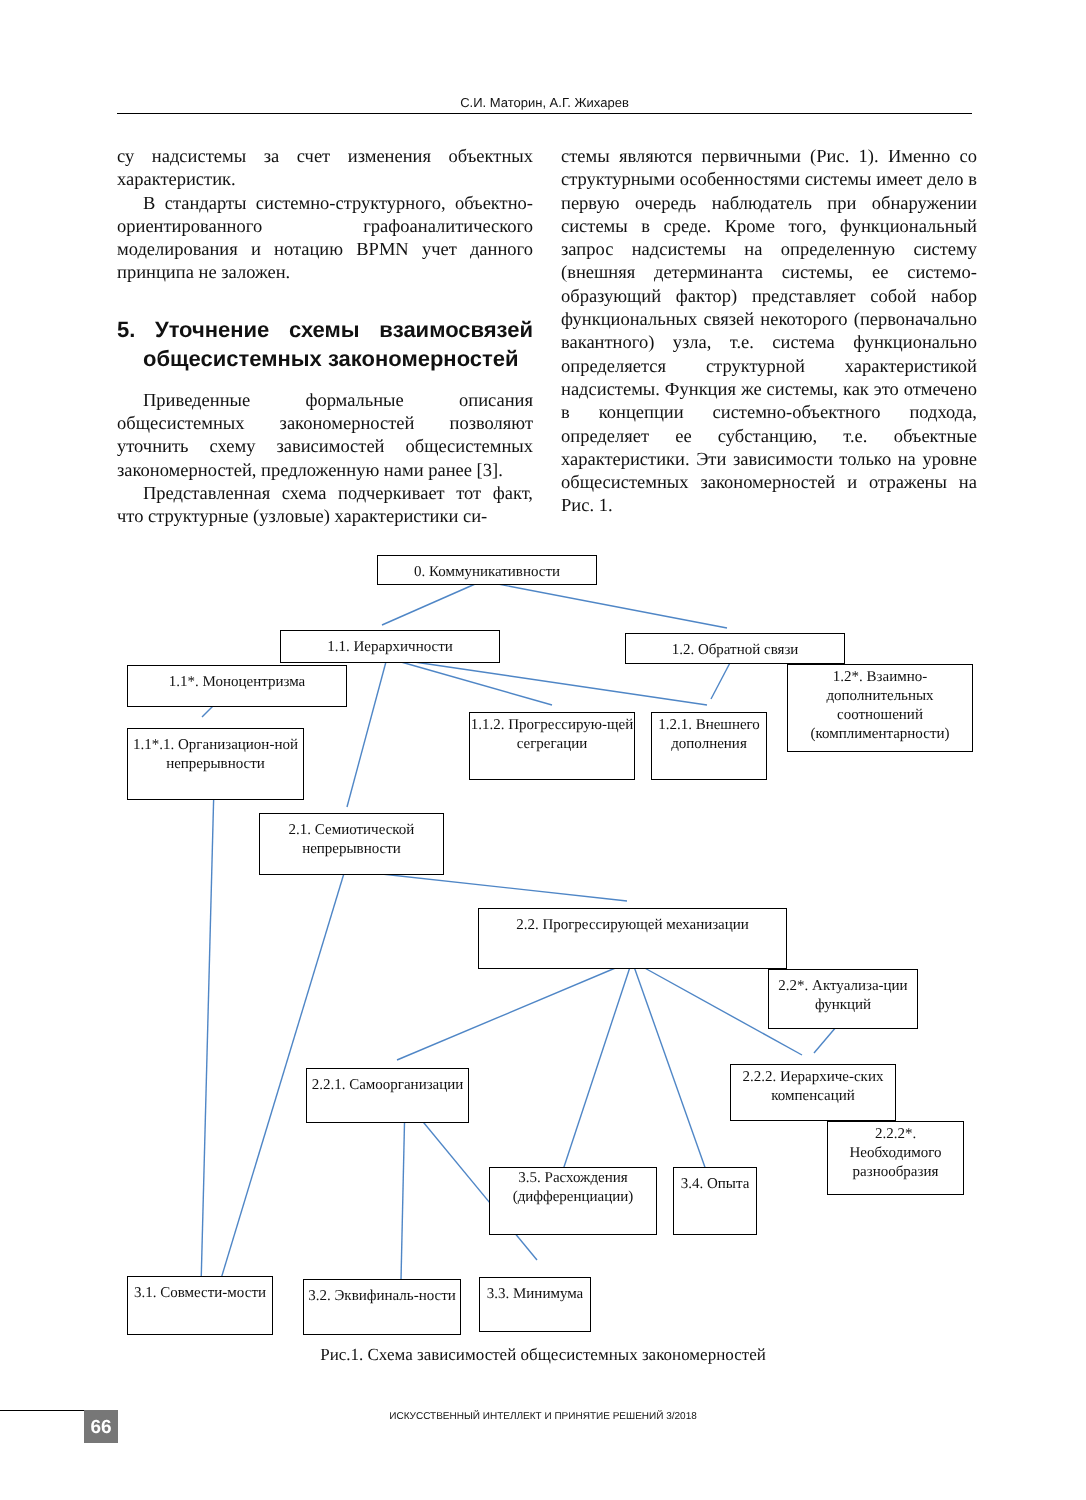С.И. Маторин, А.Г. Жихарев
су надсистемы за счет изменения объектных характеристик.
В стандарты системно-структурного, объектно-ориентированного графоаналитического моделирования и нотацию BPMN учет данного принципа не заложен.
5. Уточнение схемы взаимосвязей общесистемных закономерностей
Приведенные формальные описания общесистемных закономерностей позволяют уточнить схему зависимостей общесистемных закономерностей, предложенную нами ранее [3].
Представленная схема подчеркивает тот факт, что структурные (узловые) характеристики си-
стемы являются первичными (Рис. 1). Именно со структурными особенностями системы имеет дело в первую очередь наблюдатель при обнаружении системы в среде. Кроме того, функциональный запрос надсистемы на определенную систему (внешняя детерминанта системы, ее системо-образующий фактор) представляет собой набор функциональных связей некоторого (первоначально вакантного) узла, т.е. система функционально определяется структурной характеристикой надсистемы. Функция же системы, как это отмечено в концепции системно-объектного подхода, определяет ее субстанцию, т.е. объектные характеристики. Эти зависимости только на уровне общесистемных закономерностей и отражены на Рис. 1.
0. Коммуникативности
1.1. Иерархичности 1.2. Обратной связи
1.1*. Моноцентризма
1.2*. Взаимно-дополнительных соотношений (комплиментарности)
1.1.2. Прогрессирую-щей сегрегации
1.2.1. Внешнего дополнения
1.1*.1. Организацион-ной непрерывности
2.1. Семиотической непрерывности
2.2. Прогрессирующей механизации
2.2*. Актуализа-ции функций
2.2.1. Самоорганизации
2.2.2. Иерархиче-ских компенсаций
2.2.2*. Необходимого разнообразия
3.5. Расхождения (дифференциации)
3.4. Опыта
3.1. Совмести-мости
3.2. Эквифиналь-ности
3.3. Минимума
Рис.1. Схема зависимостей общесистемных закономерностей
66
ИСКУССТВЕННЫЙ ИНТЕЛЛЕКТ И ПРИНЯТИЕ РЕШЕНИЙ 3/2018